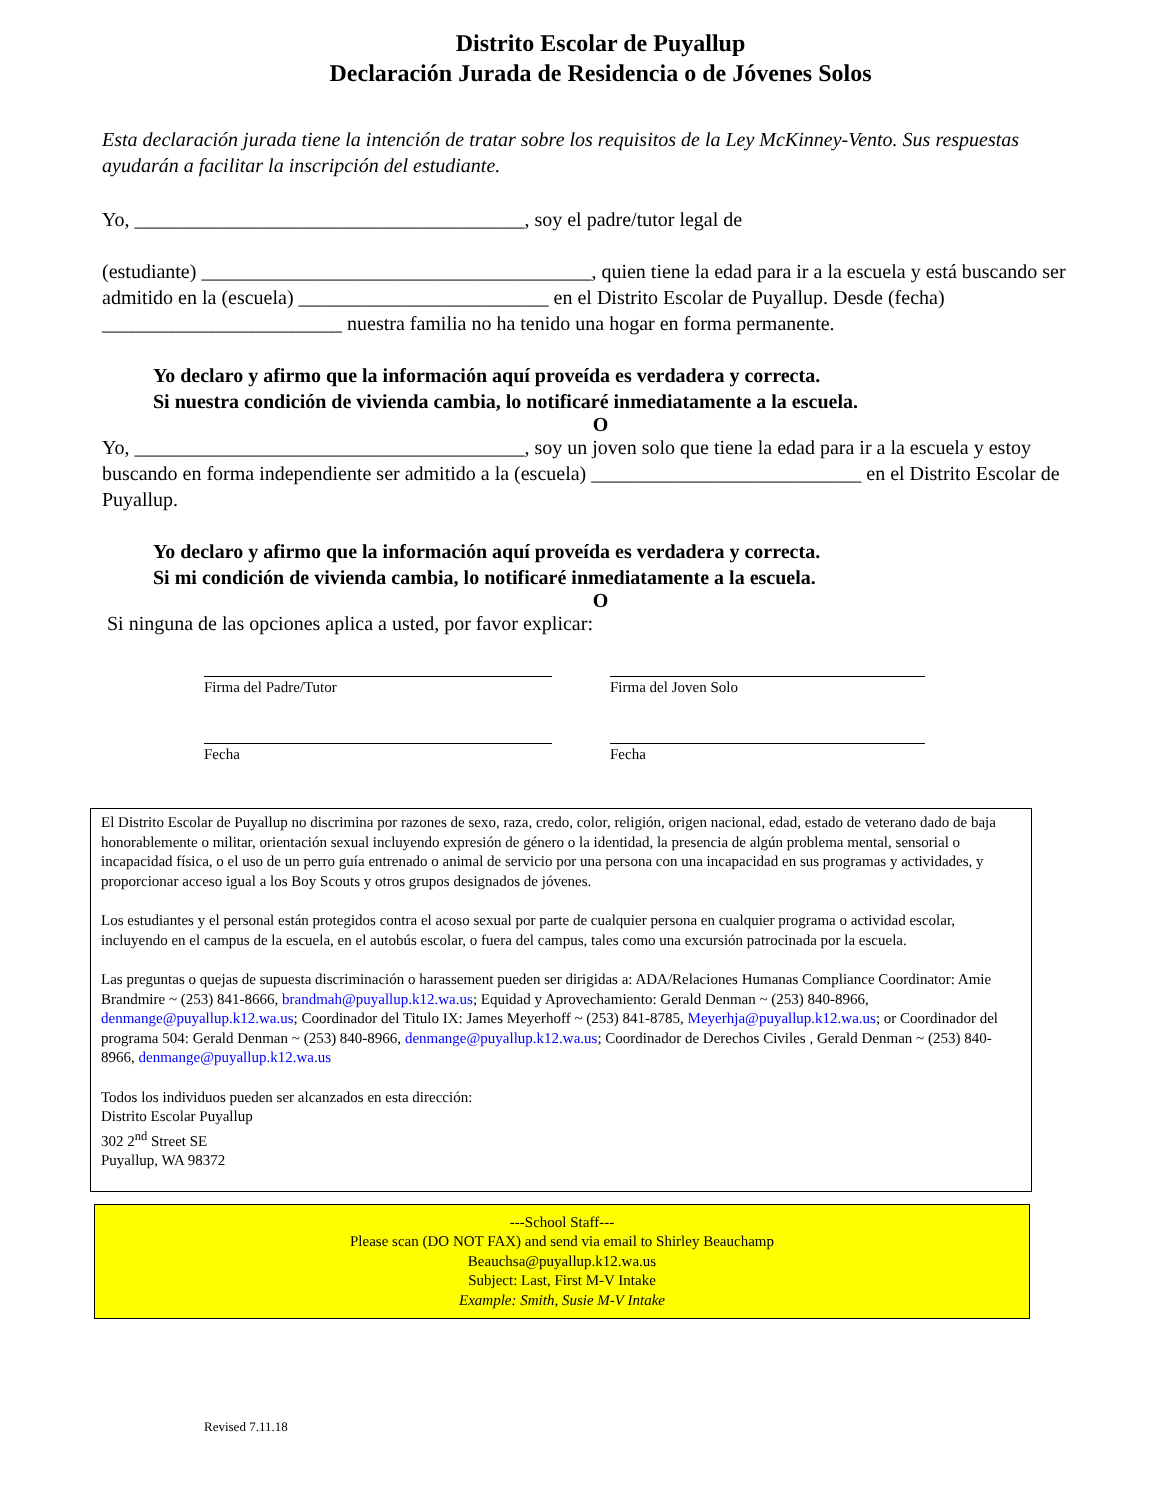Distrito Escolar de Puyallup
Declaración Jurada de Residencia o de Jóvenes Solos
Esta declaración jurada tiene la intención de tratar sobre los requisitos de la Ley McKinney-Vento. Sus respuestas ayudarán a facilitar la inscripción del estudiante.
Yo, _______________________________________, soy el padre/tutor legal de
(estudiante) _______________________________________, quien tiene la edad para ir a la escuela y está buscando ser admitido en la (escuela) _________________________ en el Distrito Escolar de Puyallup. Desde (fecha) ________________________ nuestra familia no ha tenido una hogar en forma permanente.
Yo declaro y afirmo que la información aquí proveída es verdadera y correcta.
Si nuestra condición de vivienda cambia, lo notificaré inmediatamente a la escuela.
O
Yo, _______________________________________, soy un joven solo que tiene la edad para ir a la escuela y estoy buscando en forma independiente ser admitido a la (escuela) ___________________________ en el Distrito Escolar de Puyallup.
Yo declaro y afirmo que la información aquí proveída es verdadera y correcta.
Si mi condición de vivienda cambia, lo notificaré inmediatamente a la escuela.
O
Si ninguna de las opciones aplica a usted, por favor explicar:
Firma del Padre/Tutor Firma del Joven Solo
Fecha Fecha
El Distrito Escolar de Puyallup no discrimina por razones de sexo, raza, credo, color, religión, origen nacional, edad, estado de veterano dado de baja honorablemente o militar, orientación sexual incluyendo expresión de género o la identidad, la presencia de algún problema mental, sensorial o incapacidad física, o el uso de un perro guía entrenado o animal de servicio por una persona con una incapacidad en sus programas y actividades, y proporcionar acceso igual a los Boy Scouts y otros grupos designados de jóvenes.
Los estudiantes y el personal están protegidos contra el acoso sexual por parte de cualquier persona en cualquier programa o actividad escolar, incluyendo en el campus de la escuela, en el autobús escolar, o fuera del campus, tales como una excursión patrocinada por la escuela.
Las preguntas o quejas de supuesta discriminación o harassement pueden ser dirigidas a: ADA/Relaciones Humanas Compliance Coordinator: Amie Brandmire ~ (253) 841-8666, brandmah@puyallup.k12.wa.us; Equidad y Aprovechamiento: Gerald Denman ~ (253) 840-8966, denmange@puyallup.k12.wa.us; Coordinador del Titulo IX: James Meyerhoff ~ (253) 841-8785, Meyerhja@puyallup.k12.wa.us; or Coordinador del programa 504: Gerald Denman ~ (253) 840-8966, denmange@puyallup.k12.wa.us; Coordinador de Derechos Civiles , Gerald Denman ~ (253) 840-8966, denmange@puyallup.k12.wa.us
Todos los individuos pueden ser alcanzados en esta dirección:
Distrito Escolar Puyallup
302 2<sup>nd</sup> Street SE
Puyallup, WA 98372
---School Staff---
Please scan (DO NOT FAX) and send via email to Shirley Beauchamp
Beauchsa@puyallup.k12.wa.us
Subject: Last, First M-V Intake
Example: Smith, Susie M-V Intake
Revised 7.11.18